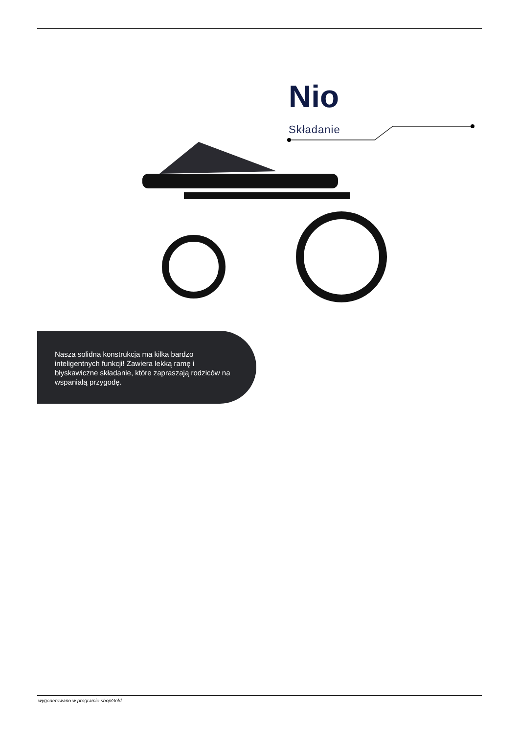Nio
Składanie
Nasza solidna konstrukcja ma kilka bardzo inteligentnych funkcji! Zawiera lekką ramę i błyskawiczne składanie, które zapraszają rodziców na wspaniałą przygodę.
wygenerowano w programie shopGold